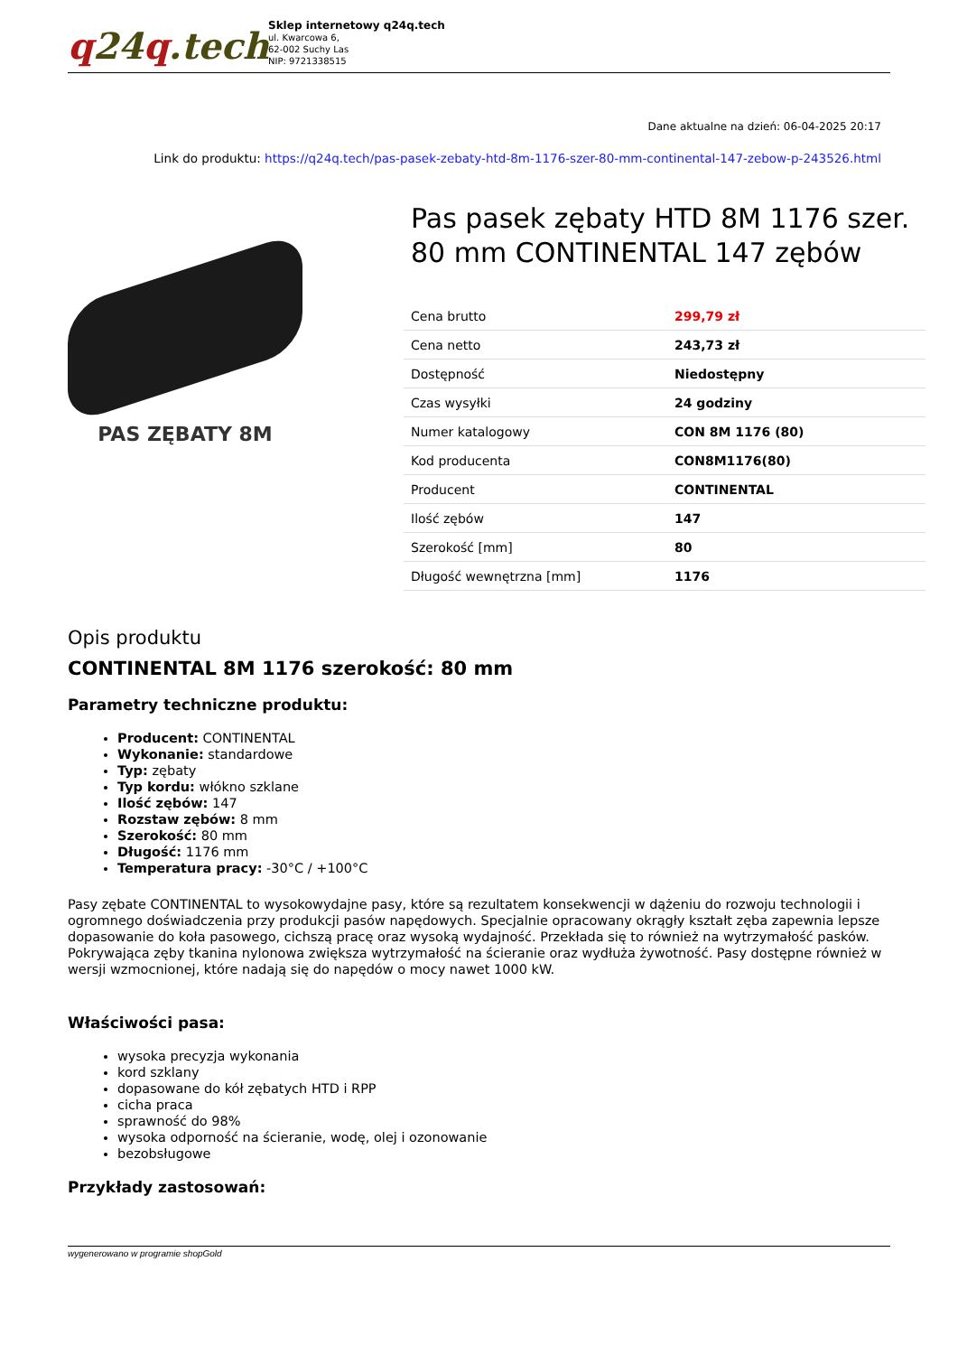q24q.tech
Sklep internetowy q24q.tech
ul. Kwarcowa 6,
62-002 Suchy Las
NIP: 9721338515
Dane aktualne na dzień: 06-04-2025 20:17
Link do produktu: https://q24q.tech/pas-pasek-zebaty-htd-8m-1176-szer-80-mm-continental-147-zebow-p-243526.html
PAS ZĘBATY 8M
Pas pasek zębaty HTD 8M 1176 szer. 80 mm CONTINENTAL 147 zębów
| Cena brutto | 299,79 zł |
| Cena netto | 243,73 zł |
| Dostępność | Niedostępny |
| Czas wysyłki | 24 godziny |
| Numer katalogowy | CON 8M 1176 (80) |
| Kod producenta | CON8M1176(80) |
| Producent | CONTINENTAL |
| Ilość zębów | 147 |
| Szerokość [mm] | 80 |
| Długość wewnętrzna [mm] | 1176 |
Opis produktu
CONTINENTAL 8M 1176 szerokość: 80 mm
Parametry techniczne produktu:
Producent: CONTINENTAL
Wykonanie: standardowe
Typ: zębaty
Typ kordu: włókno szklane
Ilość zębów: 147
Rozstaw zębów: 8 mm
Szerokość: 80 mm
Długość: 1176 mm
Temperatura pracy: -30°C / +100°C
Pasy zębate CONTINENTAL to wysokowydajne pasy, które są rezultatem konsekwencji w dążeniu do rozwoju technologii i ogromnego doświadczenia przy produkcji pasów napędowych. Specjalnie opracowany okrągły kształt zęba zapewnia lepsze dopasowanie do koła pasowego, cichszą pracę oraz wysoką wydajność. Przekłada się to również na wytrzymałość pasków. Pokrywająca zęby tkanina nylonowa zwiększa wytrzymałość na ścieranie oraz wydłuża żywotność. Pasy dostępne również w wersji wzmocnionej, które nadają się do napędów o mocy nawet 1000 kW.
Właściwości pasa:
wysoka precyzja wykonania
kord szklany
dopasowane do kół zębatych HTD i RPP
cicha praca
sprawność do 98%
wysoka odporność na ścieranie, wodę, olej i ozonowanie
bezobsługowe
Przykłady zastosowań:
wygenerowano w programie shopGold